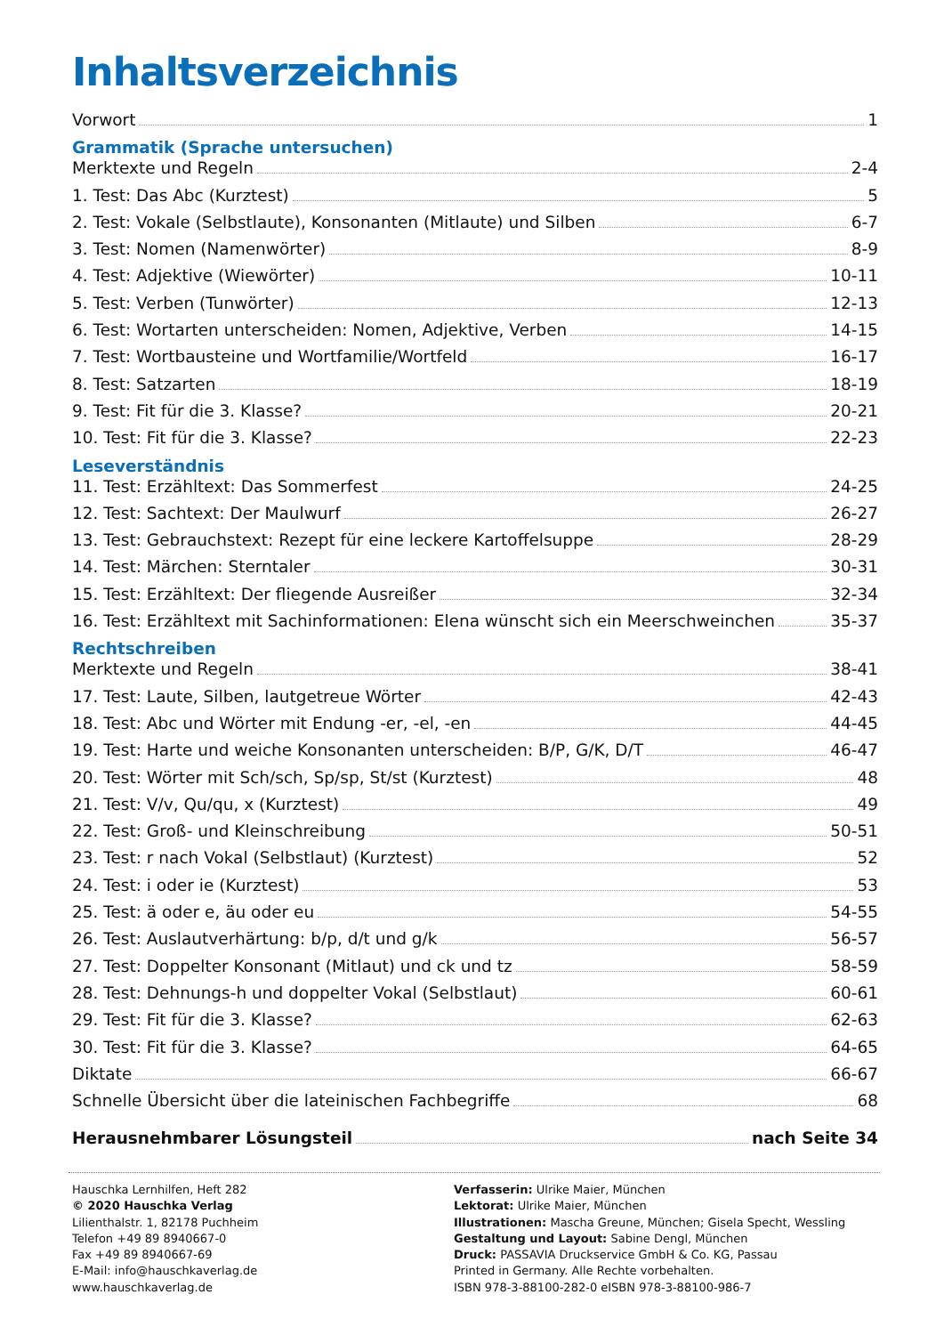Inhaltsverzeichnis
Vorwort 1
Grammatik (Sprache untersuchen)
Merktexte und Regeln 2-4
1. Test: Das Abc (Kurztest) 5
2. Test: Vokale (Selbstlaute), Konsonanten (Mitlaute) und Silben 6-7
3. Test: Nomen (Namenwörter) 8-9
4. Test: Adjektive (Wiewörter) 10-11
5. Test: Verben (Tunwörter) 12-13
6. Test: Wortarten unterscheiden: Nomen, Adjektive, Verben 14-15
7. Test: Wortbausteine und Wortfamilie/Wortfeld 16-17
8. Test: Satzarten 18-19
9. Test: Fit für die 3. Klasse? 20-21
10. Test: Fit für die 3. Klasse? 22-23
Leseverständnis
11. Test: Erzähltext: Das Sommerfest 24-25
12. Test: Sachtext: Der Maulwurf 26-27
13. Test: Gebrauchstext: Rezept für eine leckere Kartoffelsuppe 28-29
14. Test: Märchen: Sterntaler 30-31
15. Test: Erzähltext: Der fliegende Ausreißer 32-34
16. Test: Erzähltext mit Sachinformationen: Elena wünscht sich ein Meerschweinchen 35-37
Rechtschreiben
Merktexte und Regeln 38-41
17. Test: Laute, Silben, lautgetreue Wörter 42-43
18. Test: Abc und Wörter mit Endung -er, -el, -en 44-45
19. Test: Harte und weiche Konsonanten unterscheiden: B/P, G/K, D/T 46-47
20. Test: Wörter mit Sch/sch, Sp/sp, St/st (Kurztest) 48
21. Test: V/v, Qu/qu, x (Kurztest) 49
22. Test: Groß- und Kleinschreibung 50-51
23. Test: r nach Vokal (Selbstlaut) (Kurztest) 52
24. Test: i oder ie (Kurztest) 53
25. Test: ä oder e, äu oder eu 54-55
26. Test: Auslautverhärtung: b/p, d/t und g/k 56-57
27. Test: Doppelter Konsonant (Mitlaut) und ck und tz 58-59
28. Test: Dehnungs-h und doppelter Vokal (Selbstlaut) 60-61
29. Test: Fit für die 3. Klasse? 62-63
30. Test: Fit für die 3. Klasse? 64-65
Diktate 66-67
Schnelle Übersicht über die lateinischen Fachbegriffe 68
Herausnehmbarer Lösungsteil nach Seite 34
Hauschka Lernhilfen, Heft 282
© 2020 Hauschka Verlag
Lilienthalstr. 1, 82178 Puchheim
Telefon +49 89 8940667-0
Fax +49 89 8940667-69
E-Mail: info@hauschkaverlag.de
www.hauschkaverlag.de
Verfasserin: Ulrike Maier, München
Lektorat: Ulrike Maier, München
Illustrationen: Mascha Greune, München; Gisela Specht, Wessling
Gestaltung und Layout: Sabine Dengl, München
Druck: PASSAVIA Druckservice GmbH & Co. KG, Passau
Printed in Germany. Alle Rechte vorbehalten.
ISBN 978-3-88100-282-0 eISBN 978-3-88100-986-7